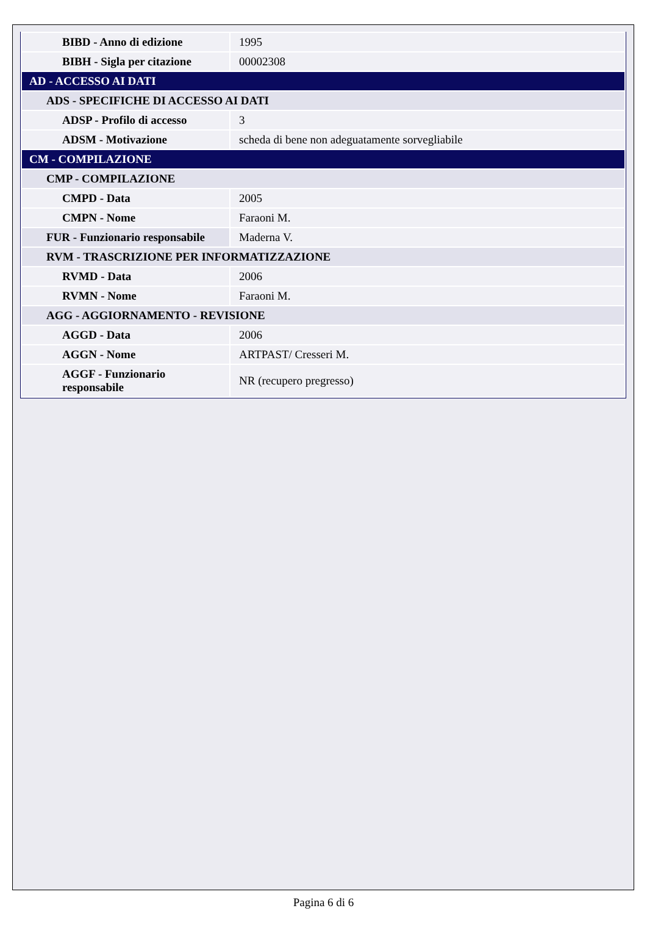| BIBD - Anno di edizione | 1995 |
| BIBH - Sigla per citazione | 00002308 |
| AD - ACCESSO AI DATI | |
| ADS - SPECIFICHE DI ACCESSO AI DATI | |
| ADSP - Profilo di accesso | 3 |
| ADSM - Motivazione | scheda di bene non adeguatamente sorvegliabile |
| CM - COMPILAZIONE | |
| CMP - COMPILAZIONE | |
| CMPD - Data | 2005 |
| CMPN - Nome | Faraoni M. |
| FUR - Funzionario responsabile | Maderna V. |
| RVM - TRASCRIZIONE PER INFORMATIZZAZIONE | |
| RVMD - Data | 2006 |
| RVMN - Nome | Faraoni M. |
| AGG - AGGIORNAMENTO - REVISIONE | |
| AGGD - Data | 2006 |
| AGGN - Nome | ARTPAST/ Cresseri M. |
| AGGF - Funzionario responsabile | NR (recupero pregresso) |
Pagina 6 di 6